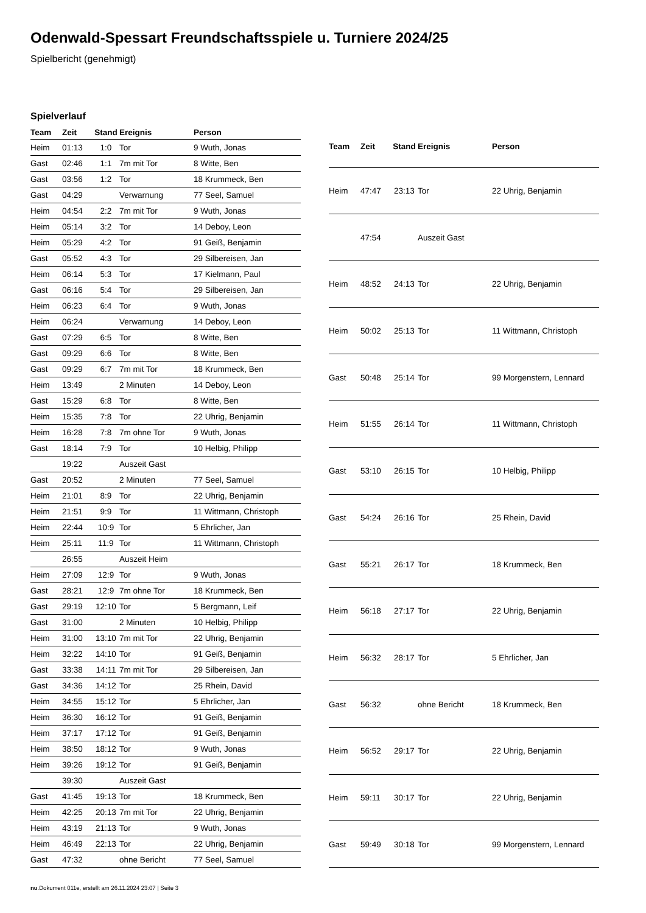Odenwald-Spessart Freundschaftsspiele u. Turniere 2024/25
Spielbericht (genehmigt)
Spielverlauf
| Team | Zeit | Stand | Ereignis | Person |
| --- | --- | --- | --- | --- |
| Heim | 01:13 | 1:0 | Tor | 9 Wuth, Jonas |
| Gast | 02:46 | 1:1 | 7m mit Tor | 8 Witte, Ben |
| Gast | 03:56 | 1:2 | Tor | 18 Krummeck, Ben |
| Gast | 04:29 | | Verwarnung | 77 Seel, Samuel |
| Heim | 04:54 | 2:2 | 7m mit Tor | 9 Wuth, Jonas |
| Heim | 05:14 | 3:2 | Tor | 14 Deboy, Leon |
| Heim | 05:29 | 4:2 | Tor | 91 Geiß, Benjamin |
| Gast | 05:52 | 4:3 | Tor | 29 Silbereisen, Jan |
| Heim | 06:14 | 5:3 | Tor | 17 Kielmann, Paul |
| Gast | 06:16 | 5:4 | Tor | 29 Silbereisen, Jan |
| Heim | 06:23 | 6:4 | Tor | 9 Wuth, Jonas |
| Heim | 06:24 | | Verwarnung | 14 Deboy, Leon |
| Gast | 07:29 | 6:5 | Tor | 8 Witte, Ben |
| Gast | 09:29 | 6:6 | Tor | 8 Witte, Ben |
| Gast | 09:29 | 6:7 | 7m mit Tor | 18 Krummeck, Ben |
| Heim | 13:49 | | 2 Minuten | 14 Deboy, Leon |
| Gast | 15:29 | 6:8 | Tor | 8 Witte, Ben |
| Heim | 15:35 | 7:8 | Tor | 22 Uhrig, Benjamin |
| Heim | 16:28 | 7:8 | 7m ohne Tor | 9 Wuth, Jonas |
| Gast | 18:14 | 7:9 | Tor | 10 Helbig, Philipp |
| | 19:22 | | Auszeit Gast | |
| Gast | 20:52 | | 2 Minuten | 77 Seel, Samuel |
| Heim | 21:01 | 8:9 | Tor | 22 Uhrig, Benjamin |
| Heim | 21:51 | 9:9 | Tor | 11 Wittmann, Christoph |
| Heim | 22:44 | 10:9 | Tor | 5 Ehrlicher, Jan |
| Heim | 25:11 | 11:9 | Tor | 11 Wittmann, Christoph |
| | 26:55 | | Auszeit Heim | |
| Heim | 27:09 | 12:9 | Tor | 9 Wuth, Jonas |
| Gast | 28:21 | 12:9 | 7m ohne Tor | 18 Krummeck, Ben |
| Gast | 29:19 | 12:10 | Tor | 5 Bergmann, Leif |
| Gast | 31:00 | | 2 Minuten | 10 Helbig, Philipp |
| Heim | 31:00 | 13:10 | 7m mit Tor | 22 Uhrig, Benjamin |
| Heim | 32:22 | 14:10 | Tor | 91 Geiß, Benjamin |
| Gast | 33:38 | 14:11 | 7m mit Tor | 29 Silbereisen, Jan |
| Gast | 34:36 | 14:12 | Tor | 25 Rhein, David |
| Heim | 34:55 | 15:12 | Tor | 5 Ehrlicher, Jan |
| Heim | 36:30 | 16:12 | Tor | 91 Geiß, Benjamin |
| Heim | 37:17 | 17:12 | Tor | 91 Geiß, Benjamin |
| Heim | 38:50 | 18:12 | Tor | 9 Wuth, Jonas |
| Heim | 39:26 | 19:12 | Tor | 91 Geiß, Benjamin |
| | 39:30 | | Auszeit Gast | |
| Gast | 41:45 | 19:13 | Tor | 18 Krummeck, Ben |
| Heim | 42:25 | 20:13 | 7m mit Tor | 22 Uhrig, Benjamin |
| Heim | 43:19 | 21:13 | Tor | 9 Wuth, Jonas |
| Heim | 46:49 | 22:13 | Tor | 22 Uhrig, Benjamin |
| Gast | 47:32 | | ohne Bericht | 77 Seel, Samuel |
| Team | Zeit | Stand | Ereignis | Person |
| --- | --- | --- | --- | --- |
| Heim | 47:47 | 23:13 | Tor | 22 Uhrig, Benjamin |
| | 47:54 | | Auszeit Gast | |
| Heim | 48:52 | 24:13 | Tor | 22 Uhrig, Benjamin |
| Heim | 50:02 | 25:13 | Tor | 11 Wittmann, Christoph |
| Gast | 50:48 | 25:14 | Tor | 99 Morgenstern, Lennard |
| Heim | 51:55 | 26:14 | Tor | 11 Wittmann, Christoph |
| Gast | 53:10 | 26:15 | Tor | 10 Helbig, Philipp |
| Gast | 54:24 | 26:16 | Tor | 25 Rhein, David |
| Gast | 55:21 | 26:17 | Tor | 18 Krummeck, Ben |
| Heim | 56:18 | 27:17 | Tor | 22 Uhrig, Benjamin |
| Heim | 56:32 | 28:17 | Tor | 5 Ehrlicher, Jan |
| Gast | 56:32 | | ohne Bericht | 18 Krummeck, Ben |
| Heim | 56:52 | 29:17 | Tor | 22 Uhrig, Benjamin |
| Heim | 59:11 | 30:17 | Tor | 22 Uhrig, Benjamin |
| Gast | 59:49 | 30:18 | Tor | 99 Morgenstern, Lennard |
nu.Dokument 011e, erstellt am 26.11.2024 23:07 | Seite 3